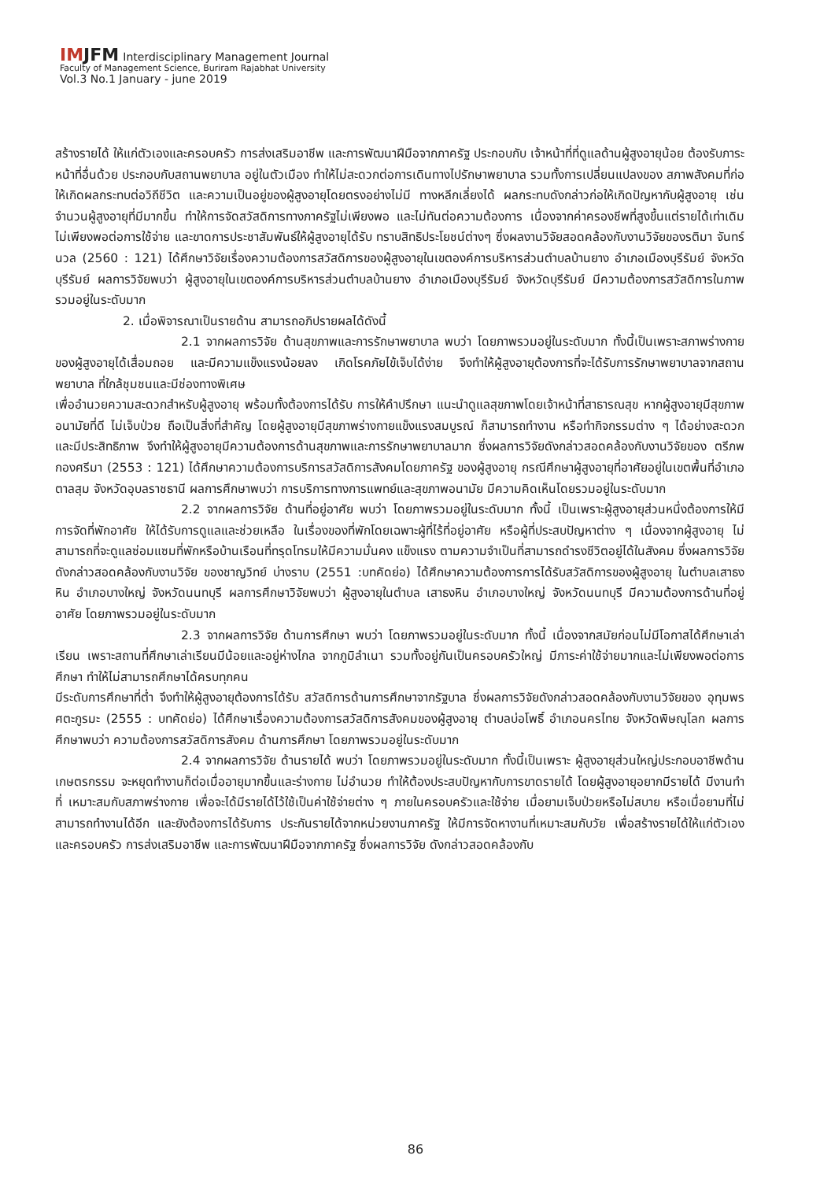IMJFM Interdisciplinary Management Journal
Faculty of Management Science, Buriram Rajabhat University
Vol.3 No.1 January - june 2019
สร้างรายได้ ให้แก่ตัวเองและครอบครัว การส่งเสริมอาชีพ และการพัฒนาฝีมือจากภาครัฐ ประกอบกับ เจ้าหน้าที่ที่ดูแลด้านผู้สูงอายุน้อย ต้องรับภาระหน้าที่อื่นด้วย ประกอบกับสถานพยาบาล อยู่ในตัวเมือง ทำให้ไม่สะดวกต่อการเดินทางไปรักษาพยาบาล รวมทั้งการเปลี่ยนแปลงของ สภาพสังคมที่ก่อให้เกิดผลกระทบต่อวิถีชีวิต และความเป็นอยู่ของผู้สูงอายุโดยตรงอย่างไม่มี ทางหลีกเลี่ยงได้ ผลกระทบดังกล่าวก่อให้เกิดปัญหากับผู้สูงอายุ เช่น จำนวนผู้สูงอายุที่มีมากขึ้น ทำให้การจัดสวัสดิการทางภาครัฐไม่เพียงพอ และไม่ทันต่อความต้องการ เนื่องจากค่าครองชีพที่สูงขึ้นแต่รายได้เท่าเดิม ไม่เพียงพอต่อการใช้จ่าย และขาดการประชาสัมพันธ์ให้ผู้สูงอายุได้รับ ทราบสิทธิประโยชน์ต่างๆ ซึ่งผลงานวิจัยสอดคล้องกับงานวิจัยของรติมา จันทร์นวล (2560 : 121) ได้ศึกษาวิจัยเรื่องความต้องการสวัสดิการของผู้สูงอายุในเขตองค์การบริหารส่วนตำบลบ้านยาง อำเภอเมืองบุรีรัมย์ จังหวัดบุรีรัมย์ ผลการวิจัยพบว่า ผู้สูงอายุในเขตองค์การบริหารส่วนตำบลบ้านยาง อำเภอเมืองบุรีรัมย์ จังหวัดบุรีรัมย์ มีความต้องการสวัสดิการในภาพรวมอยู่ในระดับมาก
2. เมื่อพิจารณาเป็นรายด้าน สามารถอภิปรายผลได้ดังนี้
2.1 จากผลการวิจัย ด้านสุขภาพและการรักษาพยาบาล พบว่า โดยภาพรวมอยู่ในระดับมาก ทั้งนี้เป็นเพราะสภาพร่างกายของผู้สูงอายุได้เสื่อมถอย และมีความแข็งแรงน้อยลง เกิดโรคภัยไข้เจ็บได้ง่าย จึงทำให้ผู้สูงอายุต้องการที่จะได้รับการรักษาพยาบาลจากสถานพยาบาล ที่ใกล้ชุมชนและมีช่องทางพิเศษ
เพื่ออำนวยความสะดวกสำหรับผู้สูงอายุ พร้อมทั้งต้องการได้รับ การให้คำปรึกษา แนะนำดูแลสุขภาพโดยเจ้าหน้าที่สาธารณสุข หากผู้สูงอายุมีสุขภาพอนามัยที่ดี ไม่เจ็บป่วย ถือเป็นสิ่งที่สำคัญ โดยผู้สูงอายุมีสุขภาพร่างกายแข็งแรงสมบูรณ์ ก็สามารถทำงาน หรือทำกิจกรรมต่าง ๆ ได้อย่างสะดวก และมีประสิทธิภาพ จึงทำให้ผู้สูงอายุมีความต้องการด้านสุขภาพและการรักษาพยาบาลมาก ซึ่งผลการวิจัยดังกล่าวสอดคล้องกับงานวิจัยของ ตรีภพ กองศรีมา (2553 : 121) ได้ศึกษาความต้องการบริการสวัสดิการสังคมโดยภาครัฐ ของผู้สูงอายุ กรณีศึกษาผู้สูงอายุที่อาศัยอยู่ในเขตพื้นที่อำเภอตาลสุม จังหวัดอุบลราชธานี ผลการศึกษาพบว่า การบริการทางการแพทย์และสุขภาพอนามัย มีความคิดเห็นโดยรวมอยู่ในระดับมาก
2.2 จากผลการวิจัย ด้านที่อยู่อาศัย พบว่า โดยภาพรวมอยู่ในระดับมาก ทั้งนี้ เป็นเพราะผู้สูงอายุส่วนหนึ่งต้องการให้มีการจัดที่พักอาศัย ให้ได้รับการดูแลและช่วยเหลือ ในเรื่องของที่พักโดยเฉพาะผู้ที่ไร้ที่อยู่อาศัย หรือผู้ที่ประสบปัญหาต่าง ๆ เนื่องจากผู้สูงอายุ ไม่สามารถที่จะดูแลซ่อมแซมที่พักหรือบ้านเรือนที่ทรุดโทรมให้มีความมั่นคง แข็งแรง ตามความจำเป็นที่สามารถดำรงชีวิตอยู่ได้ในสังคม ซึ่งผลการวิจัยดังกล่าวสอดคล้องกับงานวิจัย ของชาญวิทย์ บ่างราบ (2551 :บทคัดย่อ) ได้ศึกษาความต้องการการได้รับสวัสดิการของผู้สูงอายุ ในตำบลเสาธงหิน อำเภอบางใหญ่ จังหวัดนนทบุรี ผลการศึกษาวิจัยพบว่า ผู้สูงอายุในตำบล เสาธงหิน อำเภอบางใหญ่ จังหวัดนนทบุรี มีความต้องการด้านที่อยู่อาศัย โดยภาพรวมอยู่ในระดับมาก
2.3 จากผลการวิจัย ด้านการศึกษา พบว่า โดยภาพรวมอยู่ในระดับมาก ทั้งนี้ เนื่องจากสมัยก่อนไม่มีโอกาสได้ศึกษาเล่าเรียน เพราะสถานที่ศึกษาเล่าเรียนมีน้อยและอยู่ห่างไกล จากภูมิลำเนา รวมทั้งอยู่กันเป็นครอบครัวใหญ่ มีภาระค่าใช้จ่ายมากและไม่เพียงพอต่อการศึกษา ทำให้ไม่สามารถศึกษาได้ครบทุกคน
มีระดับการศึกษาที่ต่ำ จึงทำให้ผู้สูงอายุต้องการได้รับ สวัสดิการด้านการศึกษาจากรัฐบาล ซึ่งผลการวิจัยดังกล่าวสอดคล้องกับงานวิจัยของ อุทุมพร ศตะกูรมะ (2555 : บทคัดย่อ) ได้ศึกษาเรื่องความต้องการสวัสดิการสังคมของผู้สูงอายุ ตำบลบ่อโพธิ์ อำเภอนครไทย จังหวัดพิษณุโลก ผลการศึกษาพบว่า ความต้องการสวัสดิการสังคม ด้านการศึกษา โดยภาพรวมอยู่ในระดับมาก
2.4 จากผลการวิจัย ด้านรายได้ พบว่า โดยภาพรวมอยู่ในระดับมาก ทั้งนี้เป็นเพราะ ผู้สูงอายุส่วนใหญ่ประกอบอาชีพด้านเกษตรกรรม จะหยุดทำงานก็ต่อเมื่ออายุมากขึ้นและร่างกาย ไม่อำนวย ทำให้ต้องประสบปัญหากับการขาดรายได้ โดยผู้สูงอายุอยากมีรายได้ มีงานทำที่ เหมาะสมกับสภาพร่างกาย เพื่อจะได้มีรายได้ไว้ใช้เป็นค่าใช้จ่ายต่าง ๆ ภายในครอบครัวและใช้จ่าย เมื่อยามเจ็บป่วยหรือไม่สบาย หรือเมื่อยามที่ไม่สามารถทำงานได้อีก และยังต้องการได้รับการ ประกันรายได้จากหน่วยงานภาครัฐ ให้มีการจัดหางานที่เหมาะสมกับวัย เพื่อสร้างรายได้ให้แก่ตัวเองและครอบครัว การส่งเสริมอาชีพ และการพัฒนาฝีมือจากภาครัฐ ซึ่งผลการวิจัย ดังกล่าวสอดคล้องกับ
86